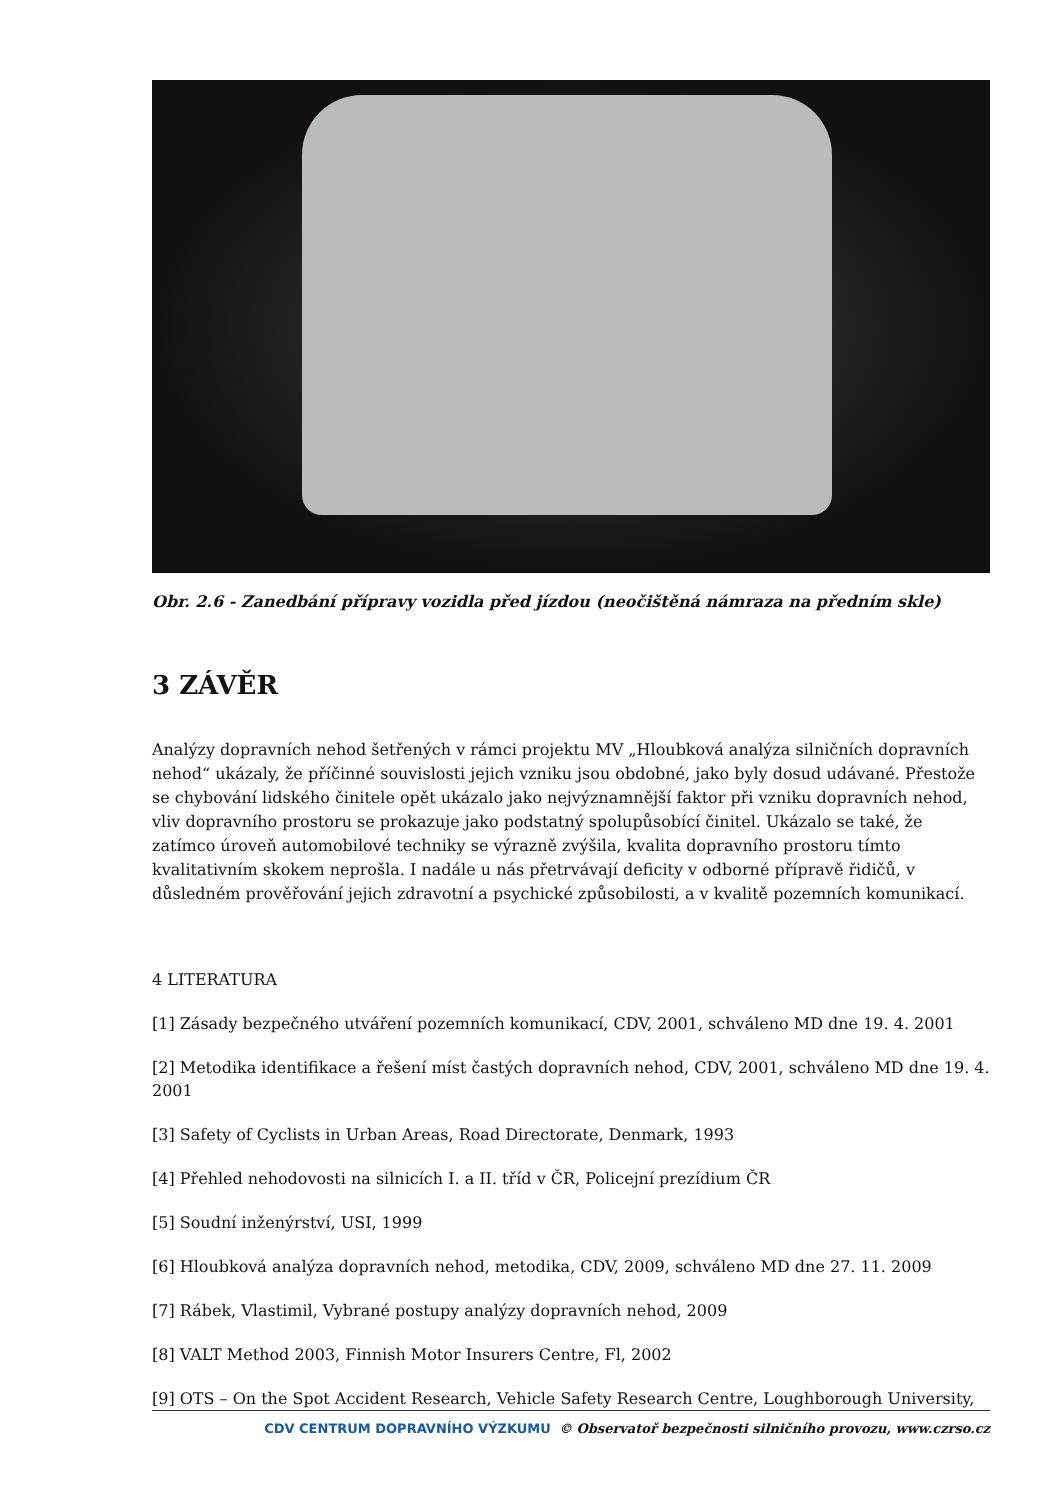Obr. 2.6 - Zanedbání přípravy vozidla před jízdou (neočištěná námraza na předním skle)
3 ZÁVĚR
Analýzy dopravních nehod šetřených v rámci projektu MV „Hloubková analýza silničních dopravních nehod“ ukázaly, že příčinné souvislosti jejich vzniku jsou obdobné, jako byly dosud udávané. Přestože se chybování lidského činitele opět ukázalo jako nejvýznamnější faktor při vzniku dopravních nehod, vliv dopravního prostoru se prokazuje jako podstatný spolupůsobící činitel. Ukázalo se také, že zatímco úroveň automobilové techniky se výrazně zvýšila, kvalita dopravního prostoru tímto kvalitativním skokem neprošla. I nadále u nás přetrvávají deficity v odborné přípravě řidičů, v důsledném prověřování jejich zdravotní a psychické způsobilosti, a v kvalitě pozemních komunikací.
4 LITERATURA
[1] Zásady bezpečného utváření pozemních komunikací, CDV, 2001, schváleno MD dne 19. 4. 2001
[2] Metodika identifikace a řešení míst častých dopravních nehod, CDV, 2001, schváleno MD dne 19. 4. 2001
[3] Safety of Cyclists in Urban Areas, Road Directorate, Denmark, 1993
[4] Přehled nehodovosti na silnicích I. a II. tříd v ČR, Policejní prezídium ČR
[5] Soudní inženýrství, USI, 1999
[6] Hloubková analýza dopravních nehod, metodika, CDV, 2009, schváleno MD dne 27. 11. 2009
[7] Rábek, Vlastimil, Vybrané postupy analýzy dopravních nehod, 2009
[8] VALT Method 2003, Finnish Motor Insurers Centre, Fl, 2002
[9] OTS – On the Spot Accident Research, Vehicle Safety Research Centre, Loughborough University,
CDV CENTRUM DOPRAVNÍHO VÝZKUMU © Observatoř bezpečnosti silničního provozu, www.czrso.cz